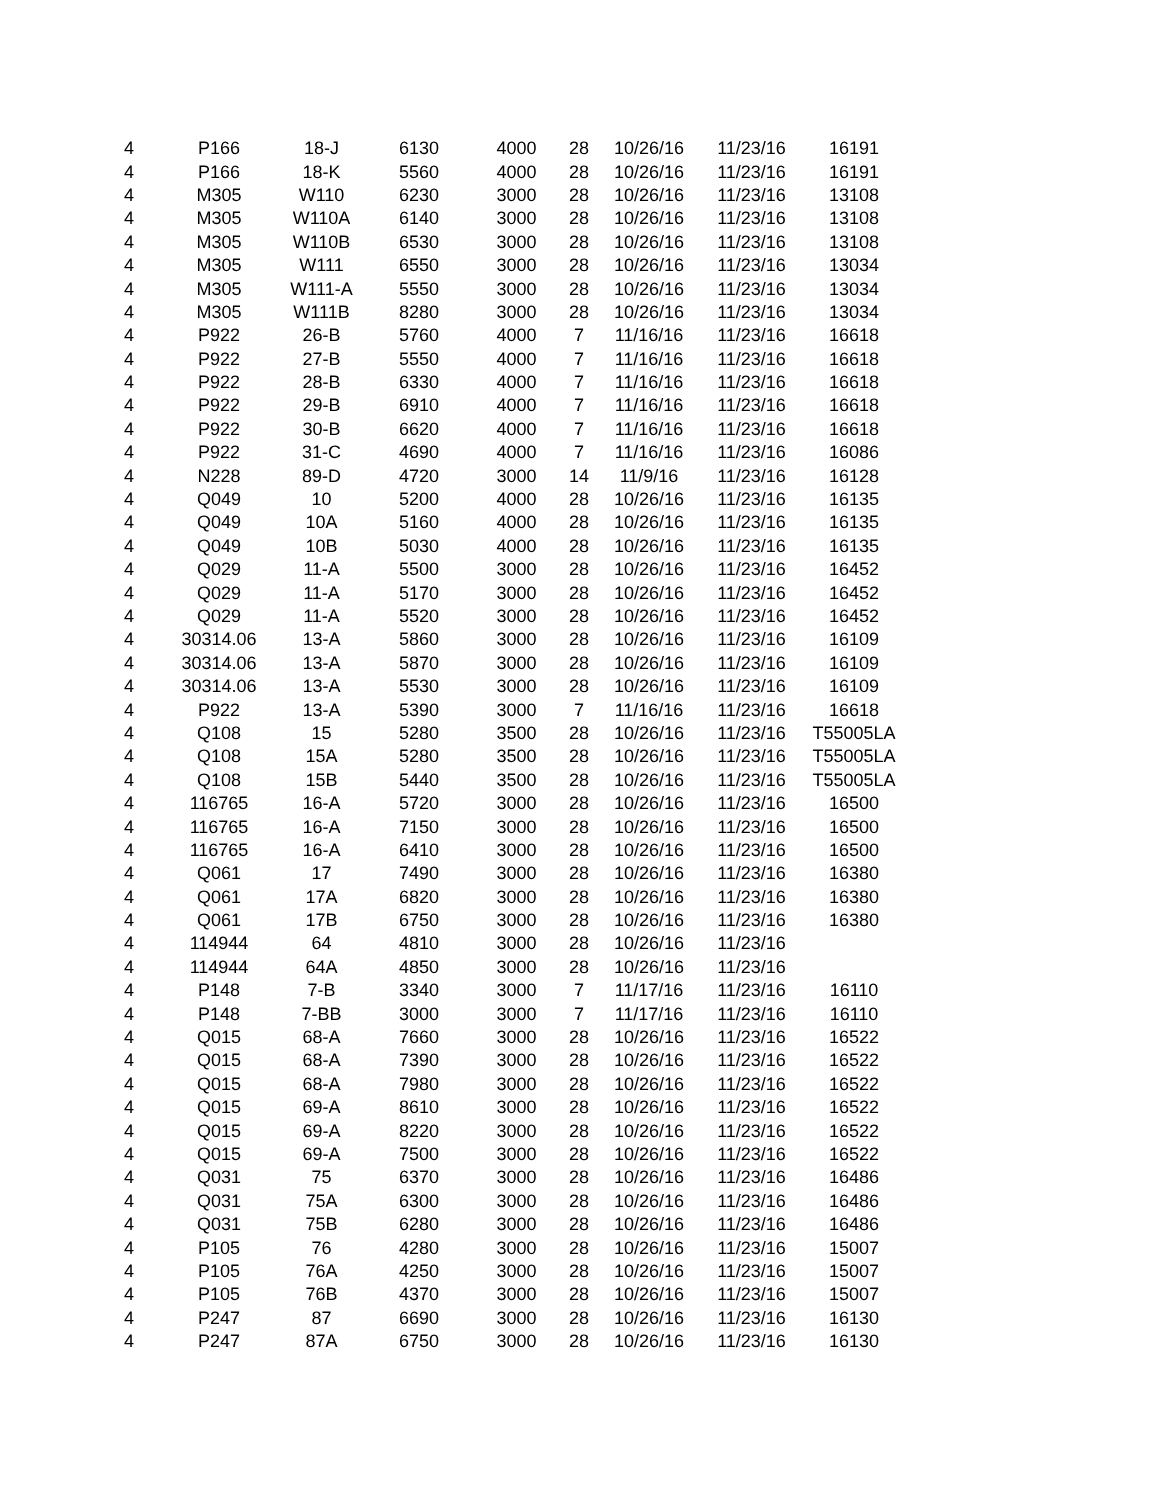| 4 | P166 | 18-J | 6130 | 4000 | 28 | 10/26/16 | 11/23/16 | 16191 |
| 4 | P166 | 18-K | 5560 | 4000 | 28 | 10/26/16 | 11/23/16 | 16191 |
| 4 | M305 | W110 | 6230 | 3000 | 28 | 10/26/16 | 11/23/16 | 13108 |
| 4 | M305 | W110A | 6140 | 3000 | 28 | 10/26/16 | 11/23/16 | 13108 |
| 4 | M305 | W110B | 6530 | 3000 | 28 | 10/26/16 | 11/23/16 | 13108 |
| 4 | M305 | W111 | 6550 | 3000 | 28 | 10/26/16 | 11/23/16 | 13034 |
| 4 | M305 | W111-A | 5550 | 3000 | 28 | 10/26/16 | 11/23/16 | 13034 |
| 4 | M305 | W111B | 8280 | 3000 | 28 | 10/26/16 | 11/23/16 | 13034 |
| 4 | P922 | 26-B | 5760 | 4000 | 7 | 11/16/16 | 11/23/16 | 16618 |
| 4 | P922 | 27-B | 5550 | 4000 | 7 | 11/16/16 | 11/23/16 | 16618 |
| 4 | P922 | 28-B | 6330 | 4000 | 7 | 11/16/16 | 11/23/16 | 16618 |
| 4 | P922 | 29-B | 6910 | 4000 | 7 | 11/16/16 | 11/23/16 | 16618 |
| 4 | P922 | 30-B | 6620 | 4000 | 7 | 11/16/16 | 11/23/16 | 16618 |
| 4 | P922 | 31-C | 4690 | 4000 | 7 | 11/16/16 | 11/23/16 | 16086 |
| 4 | N228 | 89-D | 4720 | 3000 | 14 | 11/9/16 | 11/23/16 | 16128 |
| 4 | Q049 | 10 | 5200 | 4000 | 28 | 10/26/16 | 11/23/16 | 16135 |
| 4 | Q049 | 10A | 5160 | 4000 | 28 | 10/26/16 | 11/23/16 | 16135 |
| 4 | Q049 | 10B | 5030 | 4000 | 28 | 10/26/16 | 11/23/16 | 16135 |
| 4 | Q029 | 11-A | 5500 | 3000 | 28 | 10/26/16 | 11/23/16 | 16452 |
| 4 | Q029 | 11-A | 5170 | 3000 | 28 | 10/26/16 | 11/23/16 | 16452 |
| 4 | Q029 | 11-A | 5520 | 3000 | 28 | 10/26/16 | 11/23/16 | 16452 |
| 4 | 30314.06 | 13-A | 5860 | 3000 | 28 | 10/26/16 | 11/23/16 | 16109 |
| 4 | 30314.06 | 13-A | 5870 | 3000 | 28 | 10/26/16 | 11/23/16 | 16109 |
| 4 | 30314.06 | 13-A | 5530 | 3000 | 28 | 10/26/16 | 11/23/16 | 16109 |
| 4 | P922 | 13-A | 5390 | 3000 | 7 | 11/16/16 | 11/23/16 | 16618 |
| 4 | Q108 | 15 | 5280 | 3500 | 28 | 10/26/16 | 11/23/16 | T55005LA |
| 4 | Q108 | 15A | 5280 | 3500 | 28 | 10/26/16 | 11/23/16 | T55005LA |
| 4 | Q108 | 15B | 5440 | 3500 | 28 | 10/26/16 | 11/23/16 | T55005LA |
| 4 | 116765 | 16-A | 5720 | 3000 | 28 | 10/26/16 | 11/23/16 | 16500 |
| 4 | 116765 | 16-A | 7150 | 3000 | 28 | 10/26/16 | 11/23/16 | 16500 |
| 4 | 116765 | 16-A | 6410 | 3000 | 28 | 10/26/16 | 11/23/16 | 16500 |
| 4 | Q061 | 17 | 7490 | 3000 | 28 | 10/26/16 | 11/23/16 | 16380 |
| 4 | Q061 | 17A | 6820 | 3000 | 28 | 10/26/16 | 11/23/16 | 16380 |
| 4 | Q061 | 17B | 6750 | 3000 | 28 | 10/26/16 | 11/23/16 | 16380 |
| 4 | 114944 | 64 | 4810 | 3000 | 28 | 10/26/16 | 11/23/16 | |
| 4 | 114944 | 64A | 4850 | 3000 | 28 | 10/26/16 | 11/23/16 | |
| 4 | P148 | 7-B | 3340 | 3000 | 7 | 11/17/16 | 11/23/16 | 16110 |
| 4 | P148 | 7-BB | 3000 | 3000 | 7 | 11/17/16 | 11/23/16 | 16110 |
| 4 | Q015 | 68-A | 7660 | 3000 | 28 | 10/26/16 | 11/23/16 | 16522 |
| 4 | Q015 | 68-A | 7390 | 3000 | 28 | 10/26/16 | 11/23/16 | 16522 |
| 4 | Q015 | 68-A | 7980 | 3000 | 28 | 10/26/16 | 11/23/16 | 16522 |
| 4 | Q015 | 69-A | 8610 | 3000 | 28 | 10/26/16 | 11/23/16 | 16522 |
| 4 | Q015 | 69-A | 8220 | 3000 | 28 | 10/26/16 | 11/23/16 | 16522 |
| 4 | Q015 | 69-A | 7500 | 3000 | 28 | 10/26/16 | 11/23/16 | 16522 |
| 4 | Q031 | 75 | 6370 | 3000 | 28 | 10/26/16 | 11/23/16 | 16486 |
| 4 | Q031 | 75A | 6300 | 3000 | 28 | 10/26/16 | 11/23/16 | 16486 |
| 4 | Q031 | 75B | 6280 | 3000 | 28 | 10/26/16 | 11/23/16 | 16486 |
| 4 | P105 | 76 | 4280 | 3000 | 28 | 10/26/16 | 11/23/16 | 15007 |
| 4 | P105 | 76A | 4250 | 3000 | 28 | 10/26/16 | 11/23/16 | 15007 |
| 4 | P105 | 76B | 4370 | 3000 | 28 | 10/26/16 | 11/23/16 | 15007 |
| 4 | P247 | 87 | 6690 | 3000 | 28 | 10/26/16 | 11/23/16 | 16130 |
| 4 | P247 | 87A | 6750 | 3000 | 28 | 10/26/16 | 11/23/16 | 16130 |